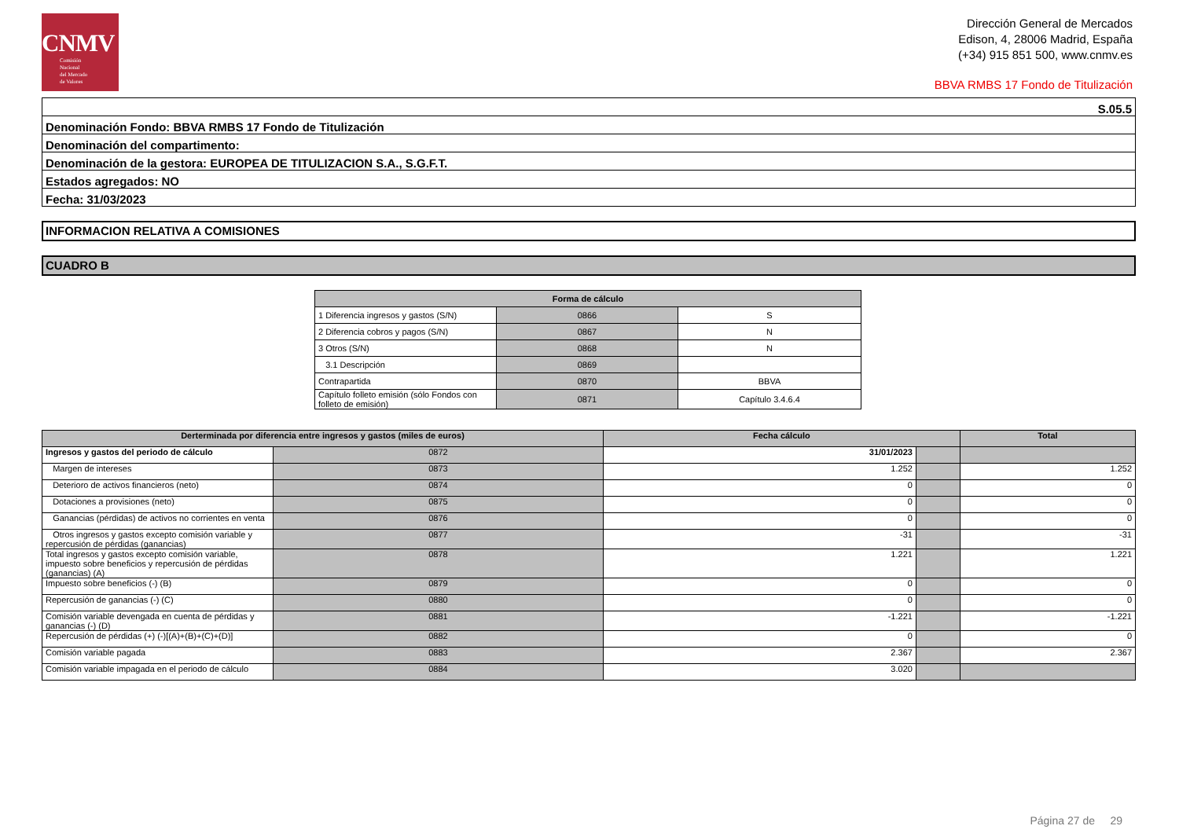CNMV
Comisión
Nacional
del Mercado
de Valores
Dirección General de Mercados
Edison, 4, 28006 Madrid, España
(+34) 915 851 500, www.cnmv.es
BBVA RMBS 17 Fondo de Titulización
| S.05.5 |
| Denominación Fondo: BBVA RMBS 17 Fondo de Titulización |
| Denominación del compartimento: |
| Denominación de la gestora: EUROPEA DE TITULIZACION S.A., S.G.F.T. |
| Estados agregados: NO |
| Fecha: 31/03/2023 |
INFORMACION RELATIVA A COMISIONES
CUADRO B
| Forma de cálculo | | |
| --- | --- | --- |
| 1 Diferencia ingresos y gastos (S/N) | 0866 | S |
| 2 Diferencia cobros y pagos (S/N) | 0867 | N |
| 3 Otros (S/N) | 0868 | N |
| 3.1 Descripción | 0869 | |
| Contrapartida | 0870 | BBVA |
| Capítulo folleto emisión (sólo Fondos con folleto de emisión) | 0871 | Capítulo 3.4.6.4 |
| Derterminada por diferencia entre ingresos y gastos (miles de euros) | | Fecha cálculo | | Total |
| --- | --- | --- | --- | --- |
| Ingresos y gastos del periodo de cálculo | 0872 | 31/01/2023 | | |
| Margen de intereses | 0873 | 1.252 | | 1.252 |
| Deterioro de activos financieros (neto) | 0874 | 0 | | 0 |
| Dotaciones a provisiones (neto) | 0875 | 0 | | 0 |
| Ganancias (pérdidas) de activos no corrientes en venta | 0876 | 0 | | 0 |
| Otros ingresos y gastos excepto comisión variable y repercusión de pérdidas (ganancias) | 0877 | -31 | | -31 |
| Total ingresos y gastos excepto comisión variable, impuesto sobre beneficios y repercusión de pérdidas (ganancias) (A) | 0878 | 1.221 | | 1.221 |
| Impuesto sobre beneficios (-) (B) | 0879 | 0 | | 0 |
| Repercusión de ganancias (-) (C) | 0880 | 0 | | 0 |
| Comisión variable devengada en cuenta de pérdidas y ganancias (-) (D) | 0881 | -1.221 | | -1.221 |
| Repercusión de pérdidas (+) (-)[(A)+(B)+(C)+(D)] | 0882 | 0 | | 0 |
| Comisión variable pagada | 0883 | 2.367 | | 2.367 |
| Comisión variable impagada en el periodo de cálculo | 0884 | 3.020 | | |
Página 27 de 29